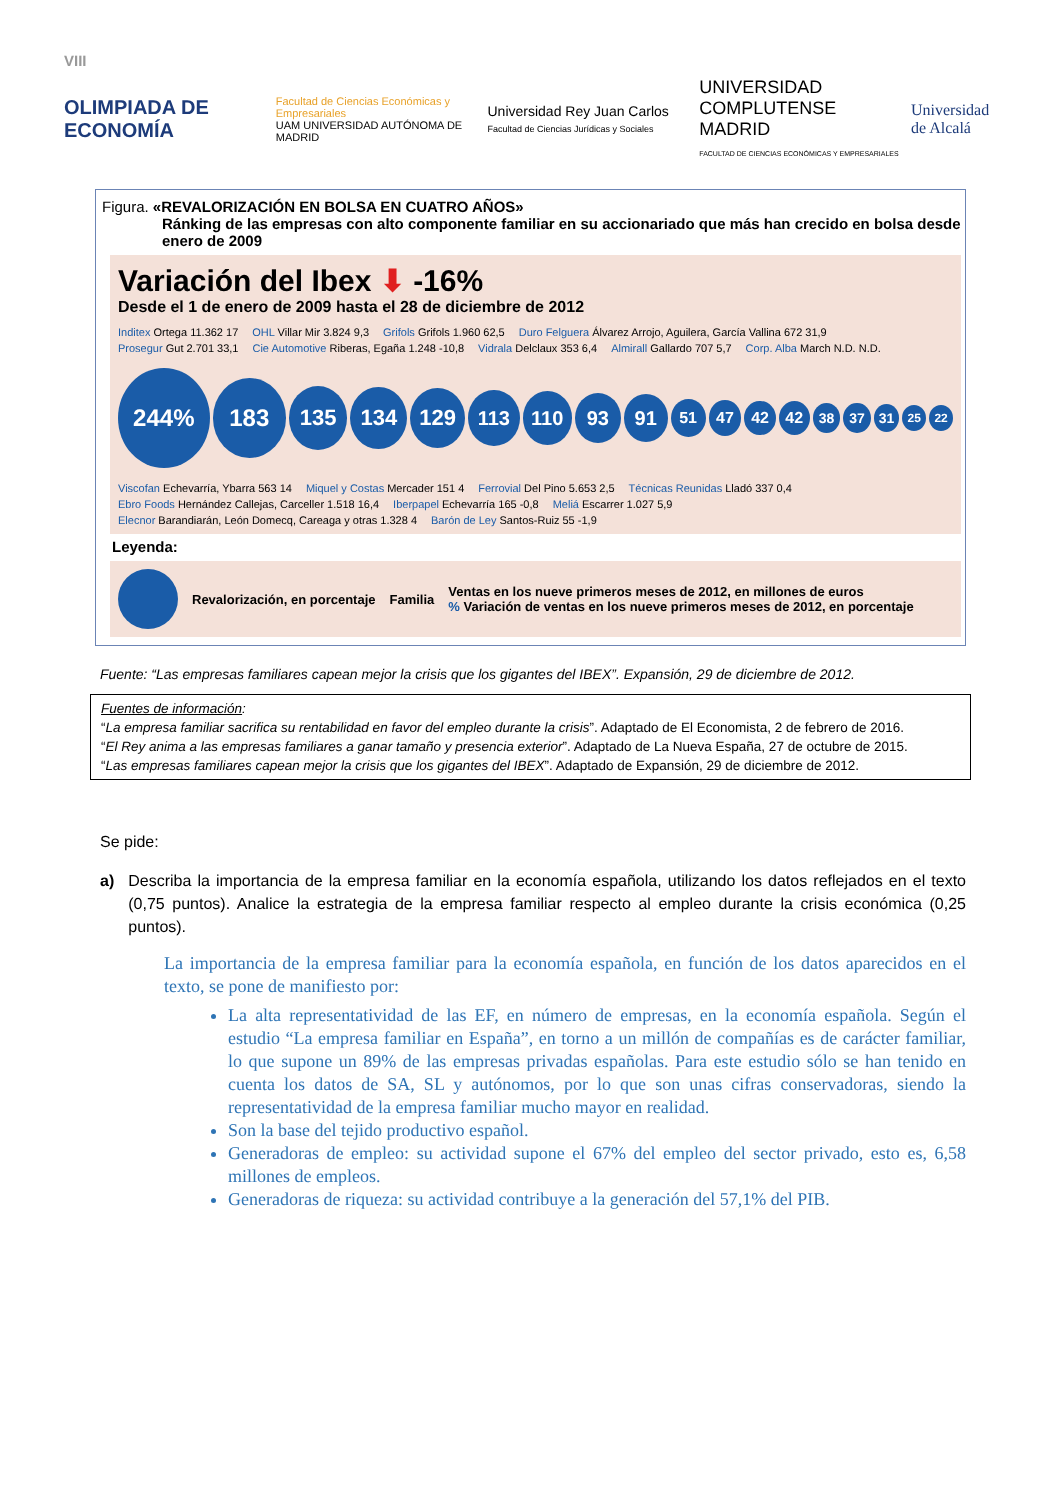VIII
OLIMPIADA DE ECONOMÍA
Facultad de Ciencias Económicas y Empresariales
UAM UNIVERSIDAD AUTÓNOMA DE MADRID
Universidad Rey Juan Carlos
Facultad de Ciencias Jurídicas y Sociales
UNIVERSIDAD COMPLUTENSE MADRID
FACULTAD DE CIENCIAS ECONÓMICAS Y EMPRESARIALES
Universidad de Alcalá
Figura. «REVALORIZACIÓN EN BOLSA EN CUATRO AÑOS»
Ránking de las empresas con alto componente familiar en su accionariado que más han crecido en bolsa desde enero de 2009
Variación del Ibex ⬇ -16%
Desde el 1 de enero de 2009 hasta el 28 de diciembre de 2012
Inditex Ortega 11.362 17 OHL Villar Mir 3.824 9,3 Grifols Grifols 1.960 62,5 Duro Felguera Álvarez Arrojo, Aguilera, García Vallina 672 31,9 Prosegur Gut 2.701 33,1 Cie Automotive Riberas, Egaña 1.248 -10,8 Vidrala Delclaux 353 6,4 Almirall Gallardo 707 5,7 Corp. Alba March N.D. N.D.
244%
183
135
134
129
113
110
93
91
51
47
42 42
38 37
31
25 22
Viscofan Echevarría, Ybarra 563 14 Miquel y Costas Mercader 151 4 Ferrovial Del Pino 5.653 2,5 Técnicas Reunidas Lladó 337 0,4 Ebro Foods Hernández Callejas, Carceller 1.518 16,4 Iberpapel Echevarría 165 -0,8 Meliá Escarrer 1.027 5,9 Elecnor Barandiarán, León Domecq, Careaga y otras 1.328 4 Barón de Ley Santos-Ruiz 55 -1,9
Leyenda:
Revalorización, en porcentaje Familia Ventas en los nueve primeros meses de 2012, en millones de euros
% Variación de ventas en los nueve primeros meses de 2012, en porcentaje
Fuente: “Las empresas familiares capean mejor la crisis que los gigantes del IBEX”. Expansión, 29 de diciembre de 2012.
Fuentes de información:
“La empresa familiar sacrifica su rentabilidad en favor del empleo durante la crisis”. Adaptado de El Economista, 2 de febrero de 2016.
“El Rey anima a las empresas familiares a ganar tamaño y presencia exterior”. Adaptado de La Nueva España, 27 de octubre de 2015.
“Las empresas familiares capean mejor la crisis que los gigantes del IBEX”. Adaptado de Expansión, 29 de diciembre de 2012.
Se pide:
a) Describa la importancia de la empresa familiar en la economía española, utilizando los datos reflejados en el texto (0,75 puntos). Analice la estrategia de la empresa familiar respecto al empleo durante la crisis económica (0,25 puntos).
La importancia de la empresa familiar para la economía española, en función de los datos aparecidos en el texto, se pone de manifiesto por:
La alta representatividad de las EF, en número de empresas, en la economía española. Según el estudio “La empresa familiar en España”, en torno a un millón de compañías es de carácter familiar, lo que supone un 89% de las empresas privadas españolas. Para este estudio sólo se han tenido en cuenta los datos de SA, SL y autónomos, por lo que son unas cifras conservadoras, siendo la representatividad de la empresa familiar mucho mayor en realidad.
Son la base del tejido productivo español.
Generadoras de empleo: su actividad supone el 67% del empleo del sector privado, esto es, 6,58 millones de empleos.
Generadoras de riqueza: su actividad contribuye a la generación del 57,1% del PIB.